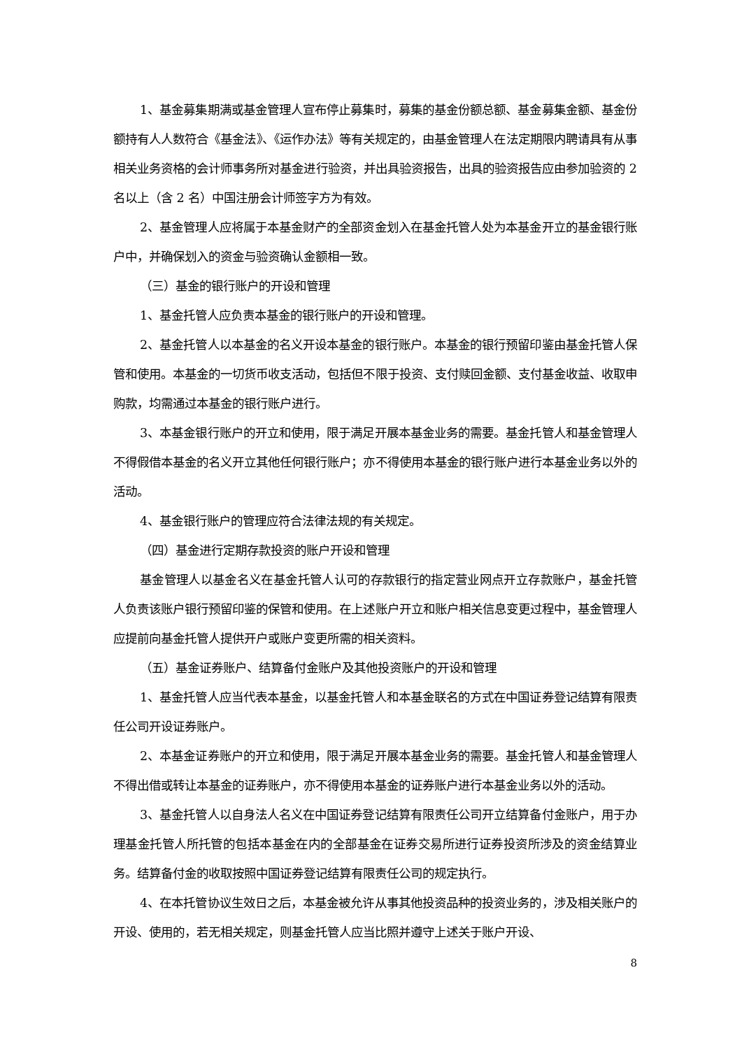1、基金募集期满或基金管理人宣布停止募集时，募集的基金份额总额、基金募集金额、基金份额持有人人数符合《基金法》、《运作办法》等有关规定的，由基金管理人在法定期限内聘请具有从事相关业务资格的会计师事务所对基金进行验资，并出具验资报告，出具的验资报告应由参加验资的 2 名以上（含 2 名）中国注册会计师签字方为有效。
2、基金管理人应将属于本基金财产的全部资金划入在基金托管人处为本基金开立的基金银行账户中，并确保划入的资金与验资确认金额相一致。
（三）基金的银行账户的开设和管理
1、基金托管人应负责本基金的银行账户的开设和管理。
2、基金托管人以本基金的名义开设本基金的银行账户。本基金的银行预留印鉴由基金托管人保管和使用。本基金的一切货币收支活动，包括但不限于投资、支付赎回金额、支付基金收益、收取申购款，均需通过本基金的银行账户进行。
3、本基金银行账户的开立和使用，限于满足开展本基金业务的需要。基金托管人和基金管理人不得假借本基金的名义开立其他任何银行账户；亦不得使用本基金的银行账户进行本基金业务以外的活动。
4、基金银行账户的管理应符合法律法规的有关规定。
（四）基金进行定期存款投资的账户开设和管理
基金管理人以基金名义在基金托管人认可的存款银行的指定营业网点开立存款账户，基金托管人负责该账户银行预留印鉴的保管和使用。在上述账户开立和账户相关信息变更过程中，基金管理人应提前向基金托管人提供开户或账户变更所需的相关资料。
（五）基金证券账户、结算备付金账户及其他投资账户的开设和管理
1、基金托管人应当代表本基金，以基金托管人和本基金联名的方式在中国证券登记结算有限责任公司开设证券账户。
2、本基金证券账户的开立和使用，限于满足开展本基金业务的需要。基金托管人和基金管理人不得出借或转让本基金的证券账户，亦不得使用本基金的证券账户进行本基金业务以外的活动。
3、基金托管人以自身法人名义在中国证券登记结算有限责任公司开立结算备付金账户，用于办理基金托管人所托管的包括本基金在内的全部基金在证券交易所进行证券投资所涉及的资金结算业务。结算备付金的收取按照中国证券登记结算有限责任公司的规定执行。
4、在本托管协议生效日之后，本基金被允许从事其他投资品种的投资业务的，涉及相关账户的开设、使用的，若无相关规定，则基金托管人应当比照并遵守上述关于账户开设、
8